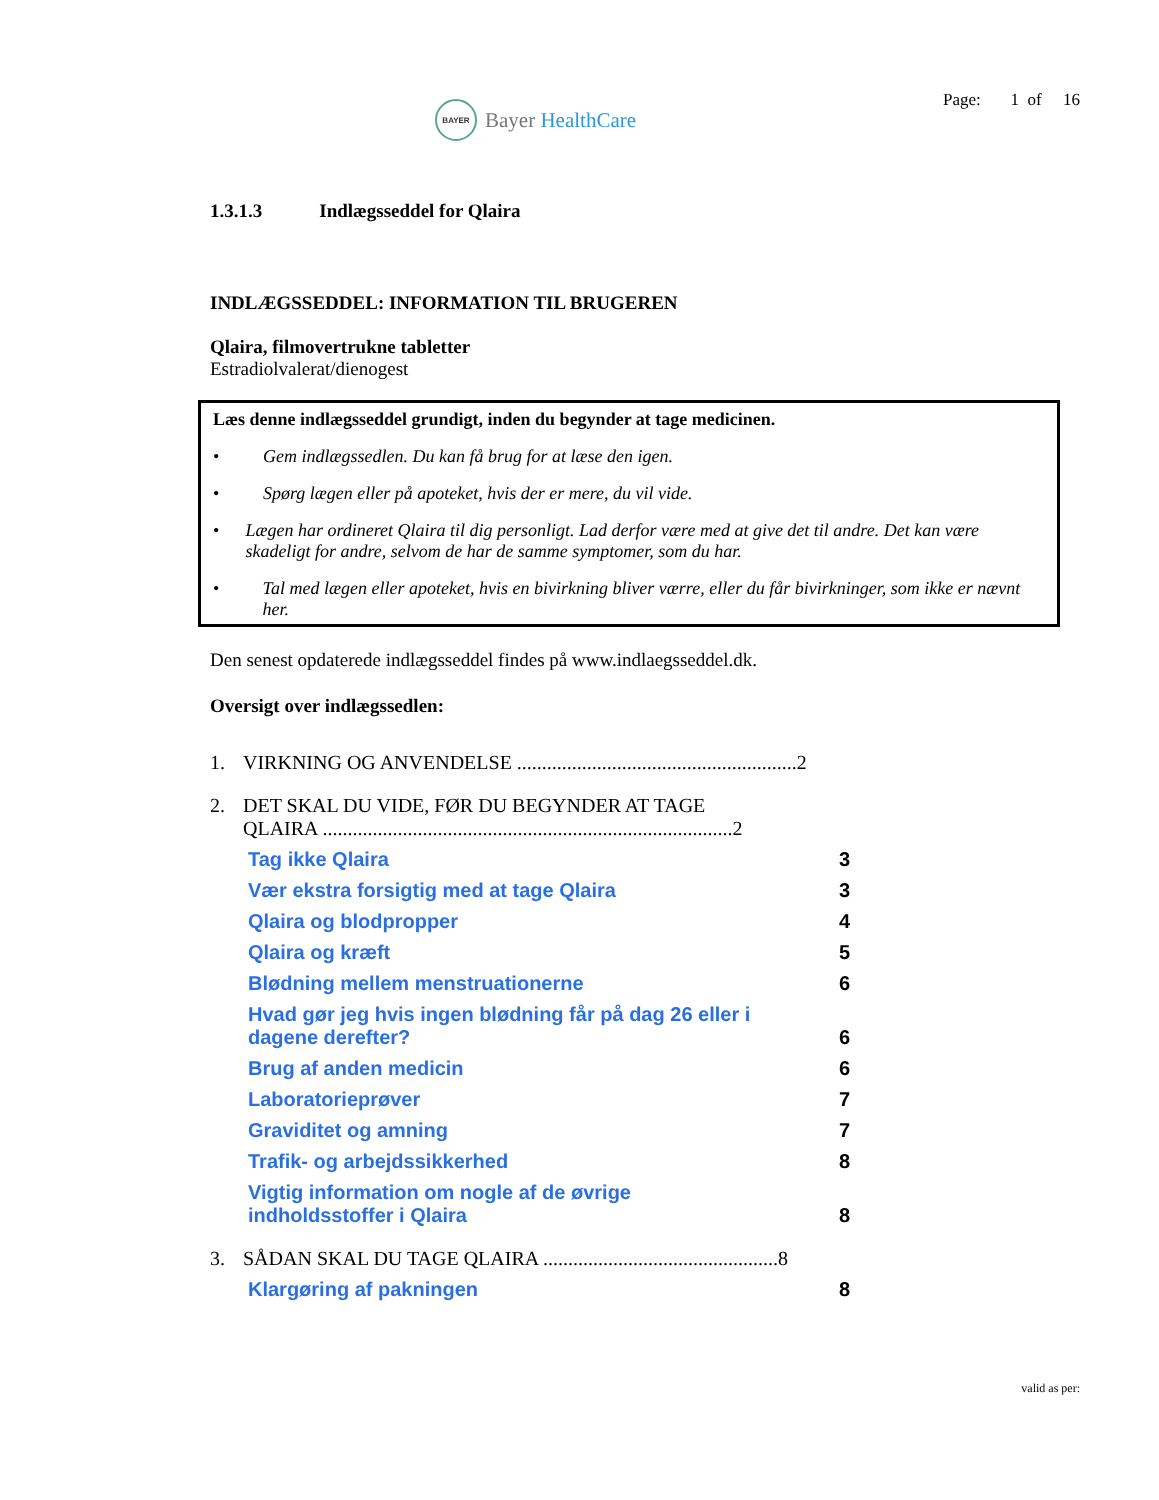BAYER
Bayer HealthCare
Page: 1 of 16
1.3.1.3 Indlægsseddel for Qlaira
INDLÆGSSEDDEL: INFORMATION TIL BRUGEREN
Qlaira, filmovertrukne tabletter
Estradiolvalerat/dienogest
Læs denne indlægsseddel grundigt, inden du begynder at tage medicinen.
• Gem indlægssedlen. Du kan få brug for at læse den igen.
• Spørg lægen eller på apoteket, hvis der er mere, du vil vide.
• Lægen har ordineret Qlaira til dig personligt. Lad derfor være med at give det til andre. Det kan være skadeligt for andre, selvom de har de samme symptomer, som du har.
• Tal med lægen eller apoteket, hvis en bivirkning bliver værre, eller du får bivirkninger, som ikke er nævnt her.
Den senest opdaterede indlægsseddel findes på www.indlaegsseddel.dk.
Oversigt over indlægssedlen:
1. VIRKNING OG ANVENDELSE ........................................................2
2. DET SKAL DU VIDE, FØR DU BEGYNDER AT TAGE
QLAIRA ..................................................................................2
Tag ikke Qlaira 3
Vær ekstra forsigtig med at tage Qlaira 3
Qlaira og blodpropper 4
Qlaira og kræft 5
Blødning mellem menstruationerne 6
Hvad gør jeg hvis ingen blødning får på dag 26 eller i
dagene derefter? 6
Brug af anden medicin 6
Laboratorieprøver 7
Graviditet og amning 7
Trafik- og arbejdssikkerhed 8
Vigtig information om nogle af de øvrige
indholdsstoffer i Qlaira 8
3. SÅDAN SKAL DU TAGE QLAIRA ...............................................8
Klargøring af pakningen 8
valid as per: